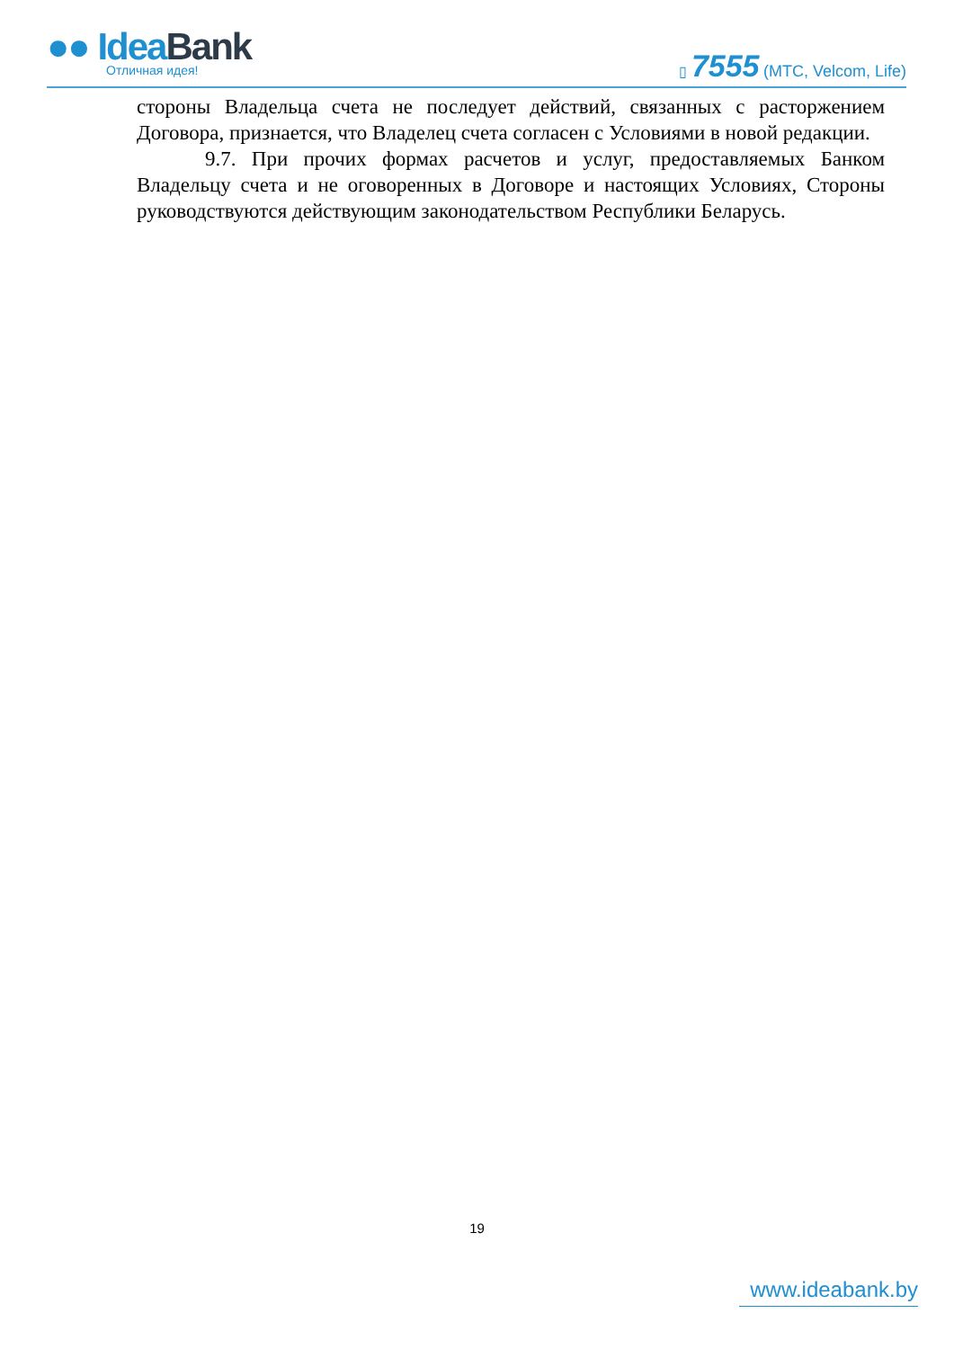●● IdeaBank
Отличная идея!
▯ 7555 (МТС, Velcom, Life)
стороны Владельца счета не последует действий, связанных с расторжением Договора, признается, что Владелец счета согласен с Условиями в новой редакции.
9.7. При прочих формах расчетов и услуг, предоставляемых Банком Владельцу счета и не оговоренных в Договоре и настоящих Условиях, Стороны руководствуются действующим законодательством Республики Беларусь.
19
www.ideabank.by